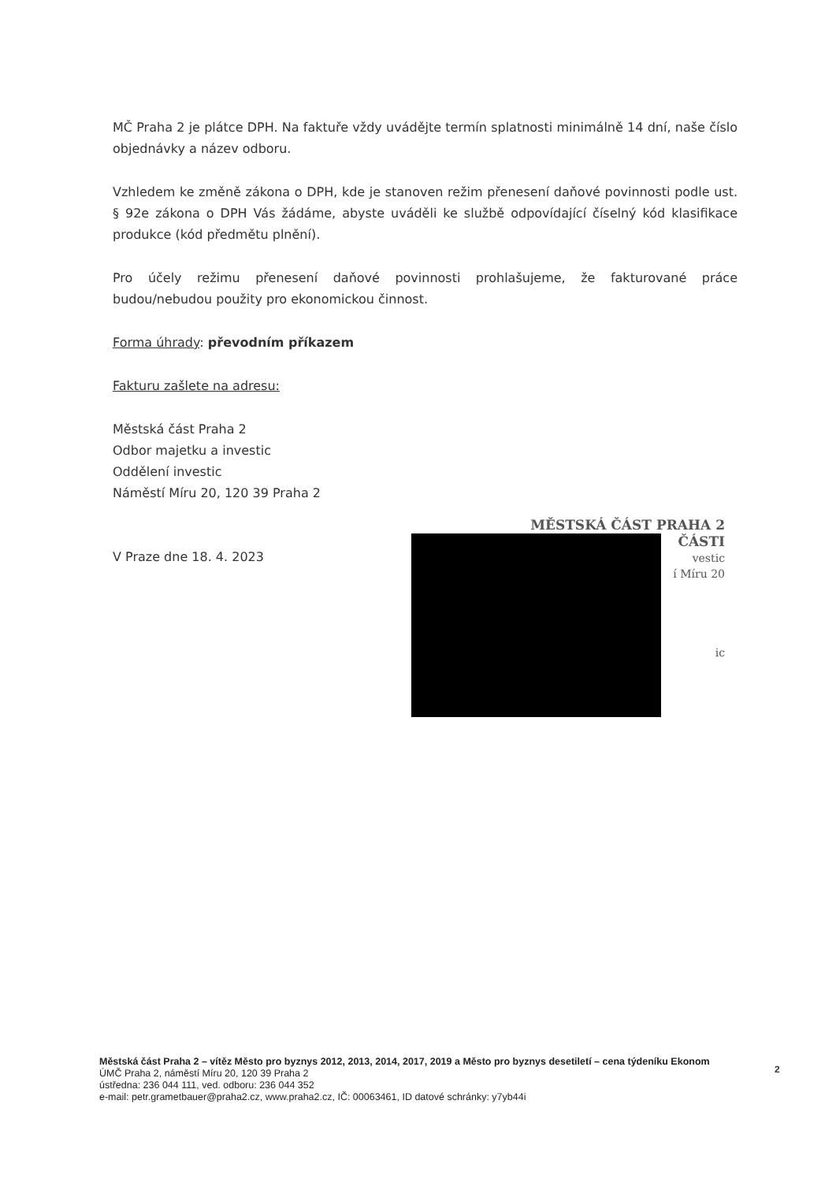MČ Praha 2 je plátce DPH. Na faktuře vždy uvádějte termín splatnosti minimálně 14 dní, naše číslo objednávky a název odboru.
Vzhledem ke změně zákona o DPH, kde je stanoven režim přenesení daňové povinnosti podle ust. § 92e zákona o DPH Vás žádáme, abyste uváděli ke službě odpovídající číselný kód klasifikace produkce (kód předmětu plnění).
Pro účely režimu přenesení daňové povinnosti prohlašujeme, že fakturované práce budou/nebudou použity pro ekonomickou činnost.
Forma úhrady: převodním příkazem
Fakturu zašlete na adresu:
Městská část Praha 2
Odbor majetku a investic
Oddělení investic
Náměstí Míru 20, 120 39 Praha 2
V Praze dne 18. 4. 2023
MĚSTSKÁ ČÁST PRAHA 2
ČÁSTI
vestic
í Míru 20
ic
Městská část Praha 2 – vítěz Město pro byznys 2012, 2013, 2014, 2017, 2019 a Město pro byznys desetiletí – cena týdeníku Ekonom
ÚMČ Praha 2, náměstí Míru 20, 120 39 Praha 2
ústředna: 236 044 111, ved. odboru: 236 044 352
e-mail: petr.grametbauer@praha2.cz, www.praha2.cz, IČ: 00063461, ID datové schránky: y7yb44i
2